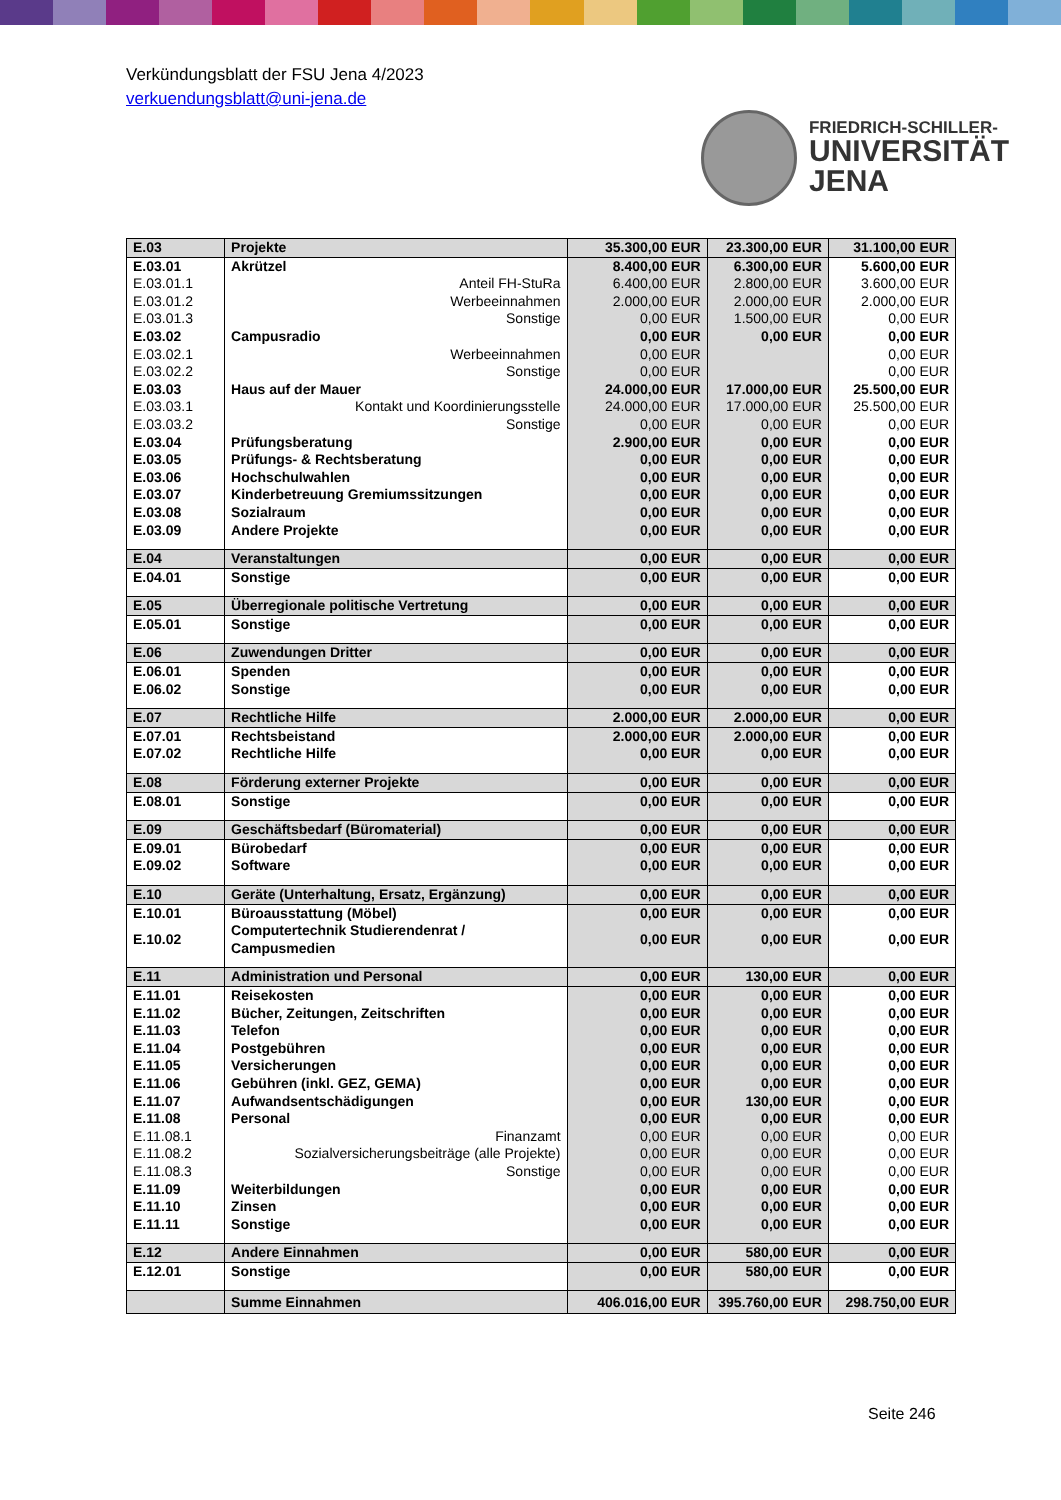Verkündungsblatt der FSU Jena 4/2023
verkuendungsblatt@uni-jena.de
FRIEDRICH-SCHILLER-
UNIVERSITÄT
JENA
| E.03 | Projekte | 35.300,00 EUR | 23.300,00 EUR | 31.100,00 EUR |
| E.03.01 | Akrützel | 8.400,00 EUR | 6.300,00 EUR | 5.600,00 EUR |
| E.03.01.1 | Anteil FH-StuRa | 6.400,00 EUR | 2.800,00 EUR | 3.600,00 EUR |
| E.03.01.2 | Werbeeinnahmen | 2.000,00 EUR | 2.000,00 EUR | 2.000,00 EUR |
| E.03.01.3 | Sonstige | 0,00 EUR | 1.500,00 EUR | 0,00 EUR |
| E.03.02 | Campusradio | 0,00 EUR | 0,00 EUR | 0,00 EUR |
| E.03.02.1 | Werbeeinnahmen | 0,00 EUR | | 0,00 EUR |
| E.03.02.2 | Sonstige | 0,00 EUR | | 0,00 EUR |
| E.03.03 | Haus auf der Mauer | 24.000,00 EUR | 17.000,00 EUR | 25.500,00 EUR |
| E.03.03.1 | Kontakt und Koordinierungsstelle | 24.000,00 EUR | 17.000,00 EUR | 25.500,00 EUR |
| E.03.03.2 | Sonstige | 0,00 EUR | 0,00 EUR | 0,00 EUR |
| E.03.04 | Prüfungsberatung | 2.900,00 EUR | 0,00 EUR | 0,00 EUR |
| E.03.05 | Prüfungs- & Rechtsberatung | 0,00 EUR | 0,00 EUR | 0,00 EUR |
| E.03.06 | Hochschulwahlen | 0,00 EUR | 0,00 EUR | 0,00 EUR |
| E.03.07 | Kinderbetreuung Gremiumssitzungen | 0,00 EUR | 0,00 EUR | 0,00 EUR |
| E.03.08 | Sozialraum | 0,00 EUR | 0,00 EUR | 0,00 EUR |
| E.03.09 | Andere Projekte | 0,00 EUR | 0,00 EUR | 0,00 EUR |
| E.04 | Veranstaltungen | 0,00 EUR | 0,00 EUR | 0,00 EUR |
| E.04.01 | Sonstige | 0,00 EUR | 0,00 EUR | 0,00 EUR |
| E.05 | Überregionale politische Vertretung | 0,00 EUR | 0,00 EUR | 0,00 EUR |
| E.05.01 | Sonstige | 0,00 EUR | 0,00 EUR | 0,00 EUR |
| E.06 | Zuwendungen Dritter | 0,00 EUR | 0,00 EUR | 0,00 EUR |
| E.06.01 | Spenden | 0,00 EUR | 0,00 EUR | 0,00 EUR |
| E.06.02 | Sonstige | 0,00 EUR | 0,00 EUR | 0,00 EUR |
| E.07 | Rechtliche Hilfe | 2.000,00 EUR | 2.000,00 EUR | 0,00 EUR |
| E.07.01 | Rechtsbeistand | 2.000,00 EUR | 2.000,00 EUR | 0,00 EUR |
| E.07.02 | Rechtliche Hilfe | 0,00 EUR | 0,00 EUR | 0,00 EUR |
| E.08 | Förderung externer Projekte | 0,00 EUR | 0,00 EUR | 0,00 EUR |
| E.08.01 | Sonstige | 0,00 EUR | 0,00 EUR | 0,00 EUR |
| E.09 | Geschäftsbedarf (Büromaterial) | 0,00 EUR | 0,00 EUR | 0,00 EUR |
| E.09.01 | Bürobedarf | 0,00 EUR | 0,00 EUR | 0,00 EUR |
| E.09.02 | Software | 0,00 EUR | 0,00 EUR | 0,00 EUR |
| E.10 | Geräte (Unterhaltung, Ersatz, Ergänzung) | 0,00 EUR | 0,00 EUR | 0,00 EUR |
| E.10.01 | Büroausstattung (Möbel) | 0,00 EUR | 0,00 EUR | 0,00 EUR |
| E.10.02 | Computertechnik Studierendenrat / Campusmedien | 0,00 EUR | 0,00 EUR | 0,00 EUR |
| E.11 | Administration und Personal | 0,00 EUR | 130,00 EUR | 0,00 EUR |
| E.11.01 | Reisekosten | 0,00 EUR | 0,00 EUR | 0,00 EUR |
| E.11.02 | Bücher, Zeitungen, Zeitschriften | 0,00 EUR | 0,00 EUR | 0,00 EUR |
| E.11.03 | Telefon | 0,00 EUR | 0,00 EUR | 0,00 EUR |
| E.11.04 | Postgebühren | 0,00 EUR | 0,00 EUR | 0,00 EUR |
| E.11.05 | Versicherungen | 0,00 EUR | 0,00 EUR | 0,00 EUR |
| E.11.06 | Gebühren (inkl. GEZ, GEMA) | 0,00 EUR | 0,00 EUR | 0,00 EUR |
| E.11.07 | Aufwandsentschädigungen | 0,00 EUR | 130,00 EUR | 0,00 EUR |
| E.11.08 | Personal | 0,00 EUR | 0,00 EUR | 0,00 EUR |
| E.11.08.1 | Finanzamt | 0,00 EUR | 0,00 EUR | 0,00 EUR |
| E.11.08.2 | Sozialversicherungsbeiträge (alle Projekte) | 0,00 EUR | 0,00 EUR | 0,00 EUR |
| E.11.08.3 | Sonstige | 0,00 EUR | 0,00 EUR | 0,00 EUR |
| E.11.09 | Weiterbildungen | 0,00 EUR | 0,00 EUR | 0,00 EUR |
| E.11.10 | Zinsen | 0,00 EUR | 0,00 EUR | 0,00 EUR |
| E.11.11 | Sonstige | 0,00 EUR | 0,00 EUR | 0,00 EUR |
| E.12 | Andere Einnahmen | 0,00 EUR | 580,00 EUR | 0,00 EUR |
| E.12.01 | Sonstige | 0,00 EUR | 580,00 EUR | 0,00 EUR |
| | Summe Einnahmen | 406.016,00 EUR | 395.760,00 EUR | 298.750,00 EUR |
Seite 246